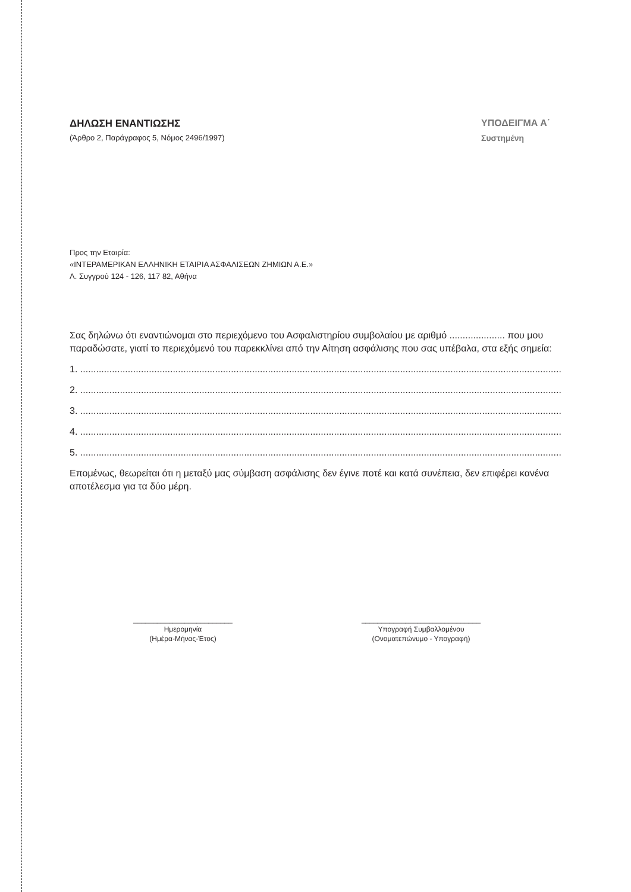ΔΗΛΩΣΗ ΕΝΑΝΤΙΩΣΗΣ
(Άρθρο 2, Παράγραφος 5, Νόμος 2496/1997)
ΥΠΟΔΕΙΓΜΑ Α΄
Συστημένη
Προς την Εταιρία:
«ΙΝΤΕΡΑΜΕΡΙΚΑΝ ΕΛΛΗΝΙΚΗ ΕΤΑΙΡΙΑ ΑΣΦΑΛΙΣΕΩΝ ΖΗΜΙΩΝ Α.Ε.»
Λ. Συγγρού 124 - 126, 117 82, Αθήνα
Σας δηλώνω ότι εναντιώνομαι στο περιεχόμενο του Ασφαλιστηρίου συμβολαίου με αριθμό ..................... που μου παραδώσατε, γιατί το περιεχόμενό του παρεκκλίνει από την Αίτηση ασφάλισης που σας υπέβαλα, στα εξής σημεία:
1. ..............................................................................................................................................................................................
2. ..............................................................................................................................................................................................
3. ..............................................................................................................................................................................................
4. ..............................................................................................................................................................................................
5. ..............................................................................................................................................................................................
Επομένως, θεωρείται ότι η μεταξύ μας σύμβαση ασφάλισης δεν έγινε ποτέ και κατά συνέπεια, δεν επιφέρει κανένα αποτέλεσμα για τα δύο μέρη.
_________________________
Ημερομηνία
(Ημέρα-Μήνας-Έτος)
______________________________
Υπογραφή Συμβαλλομένου
(Ονοματεπώνυμο - Υπογραφή)